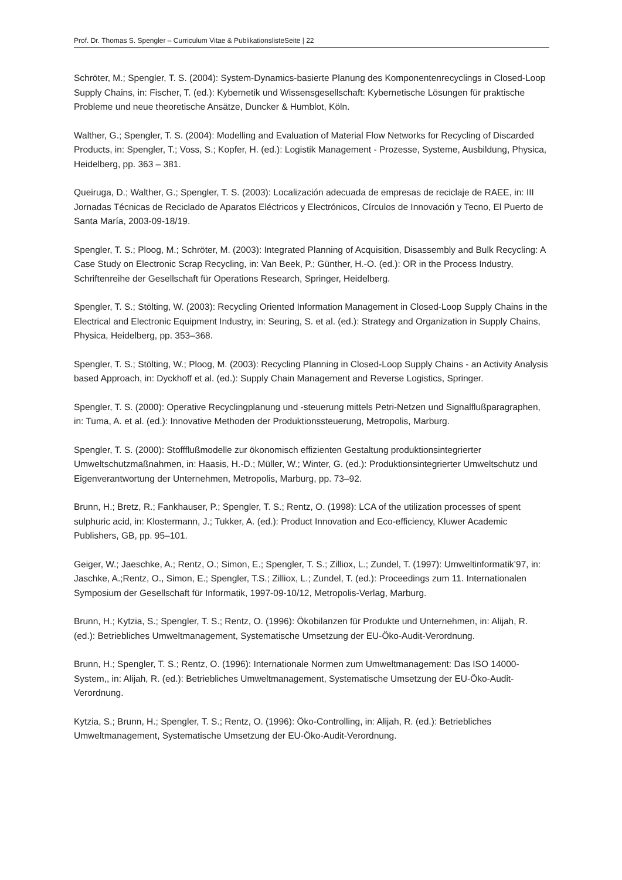Prof. Dr. Thomas S. Spengler – Curriculum Vitae & PublikationslisteSeite | 22
Schröter, M.; Spengler, T. S. (2004): System-Dynamics-basierte Planung des Komponentenrecyclings in Closed-Loop Supply Chains, in: Fischer, T. (ed.): Kybernetik und Wissensgesellschaft: Kybernetische Lösungen für praktische Probleme und neue theoretische Ansätze, Duncker & Humblot, Köln.
Walther, G.; Spengler, T. S. (2004): Modelling and Evaluation of Material Flow Networks for Recycling of Discarded Products, in: Spengler, T.; Voss, S.; Kopfer, H. (ed.): Logistik Management - Prozesse, Systeme, Ausbildung, Physica, Heidelberg, pp. 363 – 381.
Queiruga, D.; Walther, G.; Spengler, T. S. (2003): Localización adecuada de empresas de reciclaje de RAEE, in: III Jornadas Técnicas de Reciclado de Aparatos Eléctricos y Electrónicos, Círculos de Innovación y Tecno, El Puerto de Santa María, 2003-09-18/19.
Spengler, T. S.; Ploog, M.; Schröter, M. (2003): Integrated Planning of Acquisition, Disassembly and Bulk Recycling: A Case Study on Electronic Scrap Recycling, in: Van Beek, P.; Günther, H.-O. (ed.): OR in the Process Industry, Schriftenreihe der Gesellschaft für Operations Research, Springer, Heidelberg.
Spengler, T. S.; Stölting, W. (2003): Recycling Oriented Information Management in Closed-Loop Supply Chains in the Electrical and Electronic Equipment Industry, in: Seuring, S. et al. (ed.): Strategy and Organization in Supply Chains, Physica, Heidelberg, pp. 353–368.
Spengler, T. S.; Stölting, W.; Ploog, M. (2003): Recycling Planning in Closed-Loop Supply Chains - an Activity Analysis based Approach, in: Dyckhoff et al. (ed.): Supply Chain Management and Reverse Logistics, Springer.
Spengler, T. S. (2000): Operative Recyclingplanung und -steuerung mittels Petri-Netzen und Signalflußparagraphen, in: Tuma, A. et al. (ed.): Innovative Methoden der Produktionssteuerung, Metropolis, Marburg.
Spengler, T. S. (2000): Stoffflußmodelle zur ökonomisch effizienten Gestaltung produktionsintegrierter Umweltschutzmaßnahmen, in: Haasis, H.-D.; Müller, W.; Winter, G. (ed.): Produktionsintegrierter Umweltschutz und Eigenverantwortung der Unternehmen, Metropolis, Marburg, pp. 73–92.
Brunn, H.; Bretz, R.; Fankhauser, P.; Spengler, T. S.; Rentz, O. (1998): LCA of the utilization processes of spent sulphuric acid, in: Klostermann, J.; Tukker, A. (ed.): Product Innovation and Eco-efficiency, Kluwer Academic Publishers, GB, pp. 95–101.
Geiger, W.; Jaeschke, A.; Rentz, O.; Simon, E.; Spengler, T. S.; Zilliox, L.; Zundel, T. (1997): Umweltinformatik’97, in: Jaschke, A.;Rentz, O., Simon, E.; Spengler, T.S.; Zilliox, L.; Zundel, T. (ed.): Proceedings zum 11. Internationalen Symposium der Gesellschaft für Informatik, 1997-09-10/12, Metropolis-Verlag, Marburg.
Brunn, H.; Kytzia, S.; Spengler, T. S.; Rentz, O. (1996): Ökobilanzen für Produkte und Unternehmen, in: Alijah, R. (ed.): Betriebliches Umweltmanagement, Systematische Umsetzung der EU-Öko-Audit-Verordnung.
Brunn, H.; Spengler, T. S.; Rentz, O. (1996): Internationale Normen zum Umweltmanagement: Das ISO 14000-System,, in: Alijah, R. (ed.): Betriebliches Umweltmanagement, Systematische Umsetzung der EU-Öko-Audit-Verordnung.
Kytzia, S.; Brunn, H.; Spengler, T. S.; Rentz, O. (1996): Öko-Controlling, in: Alijah, R. (ed.): Betriebliches Umweltmanagement, Systematische Umsetzung der EU-Öko-Audit-Verordnung.